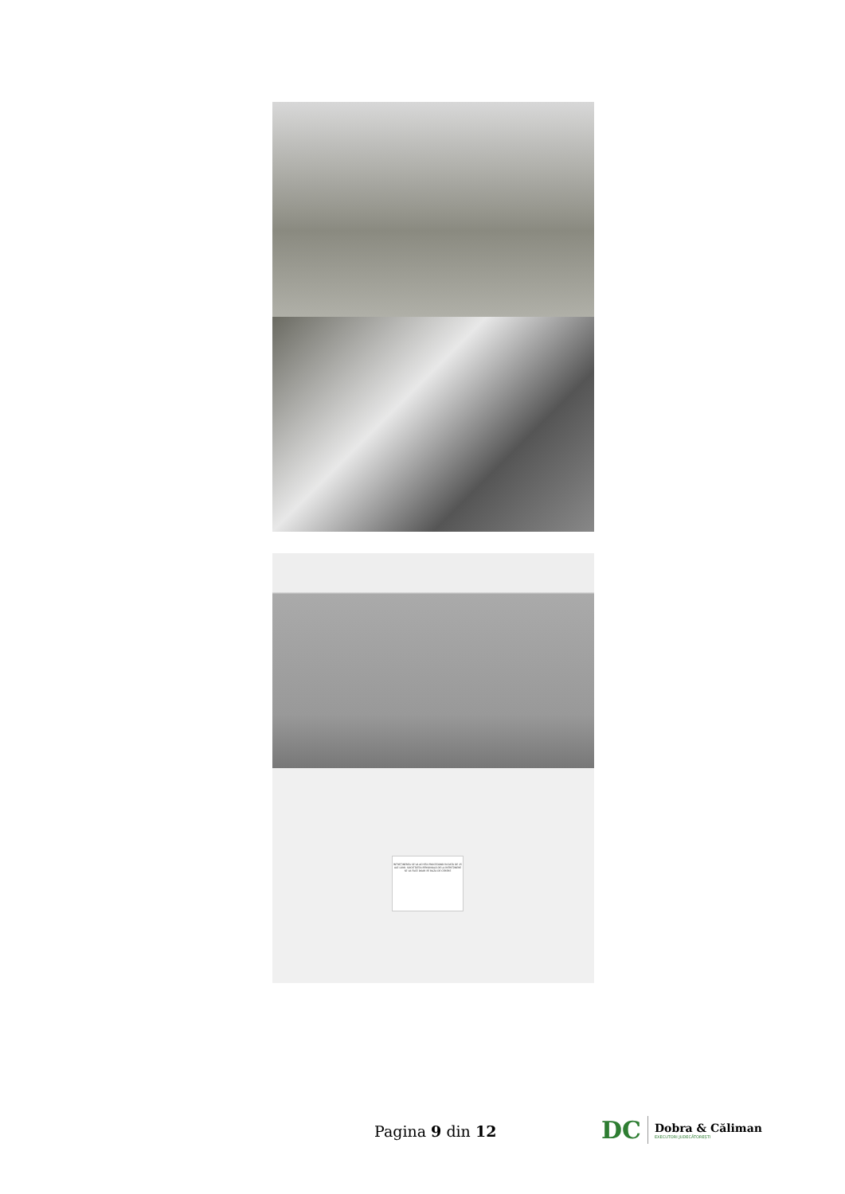ÎNTREȚINEREA SE VA ACHITA PROCEDÂND ÎN DATA DE 25 ALE LUNII. SOCIETATEA PERSONALĂ DE LA ÎNTREȚINERE SE VA FACE DOAR PE BAZA DE CERERE
Pagina 9 din 12
DC
Dobra & Căliman
EXECUTORI JUDECĂTOREȘTI